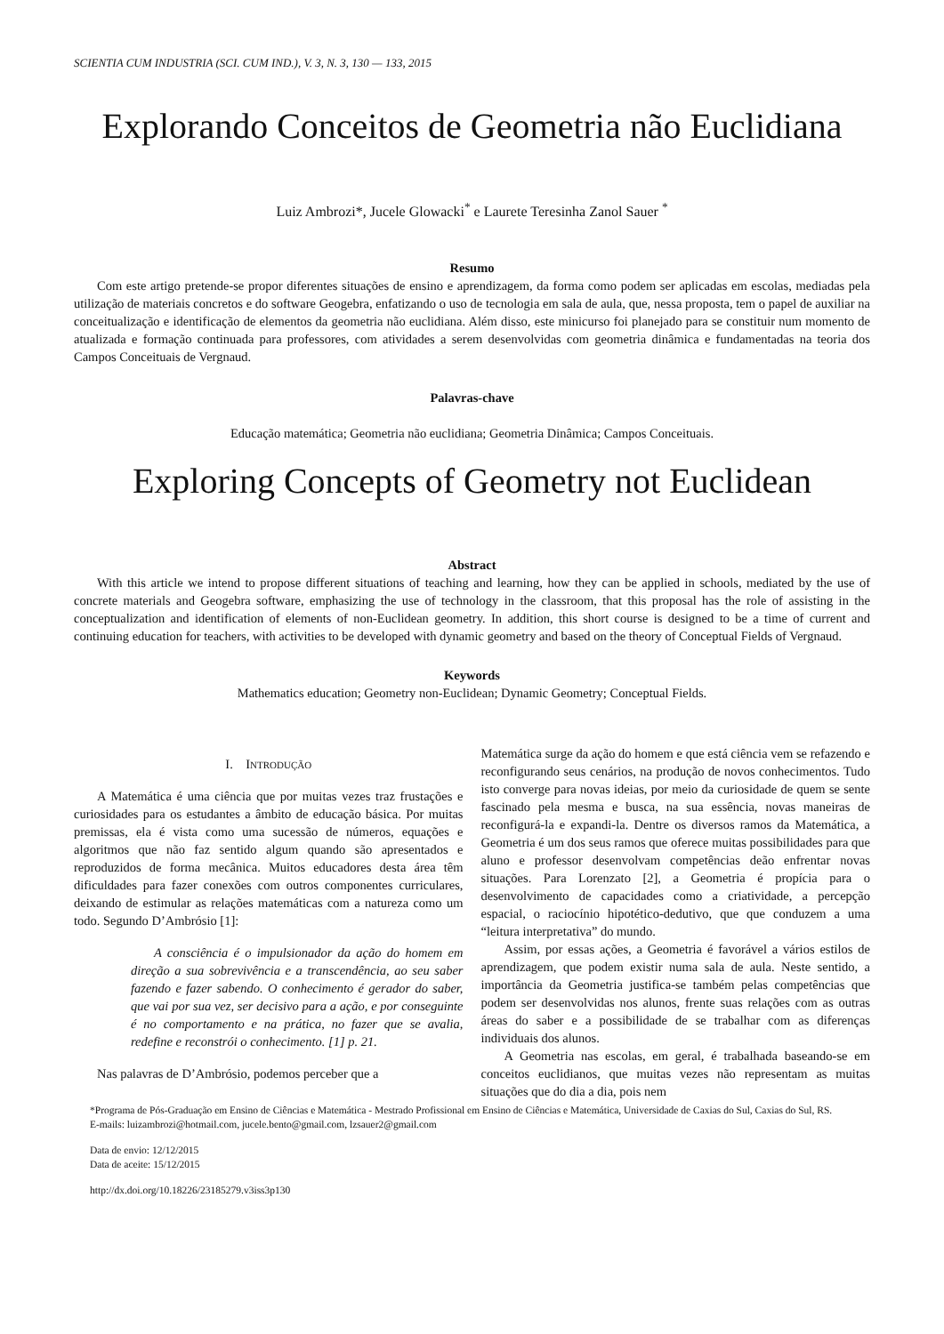SCIENTIA CUM INDUSTRIA (SCI. CUM IND.), V. 3, N. 3, 130 — 133, 2015
Explorando Conceitos de Geometria não Euclidiana
Luiz Ambrozi*, Jucele Glowacki<sup>*</sup> e Laurete Teresinha Zanol Sauer <sup>*</sup>
Resumo
Com este artigo pretende-se propor diferentes situações de ensino e aprendizagem, da forma como podem ser aplicadas em escolas, mediadas pela utilização de materiais concretos e do software Geogebra, enfatizando o uso de tecnologia em sala de aula, que, nessa proposta, tem o papel de auxiliar na conceitualização e identificação de elementos da geometria não euclidiana. Além disso, este minicurso foi planejado para se constituir num momento de atualizada e formação continuada para professores, com atividades a serem desenvolvidas com geometria dinâmica e fundamentadas na teoria dos Campos Conceituais de Vergnaud.
Palavras-chave
Educação matemática; Geometria não euclidiana; Geometria Dinâmica; Campos Conceituais.
Exploring Concepts of Geometry not Euclidean
Abstract
With this article we intend to propose different situations of teaching and learning, how they can be applied in schools, mediated by the use of concrete materials and Geogebra software, emphasizing the use of technology in the classroom, that this proposal has the role of assisting in the conceptualization and identification of elements of non-Euclidean geometry. In addition, this short course is designed to be a time of current and continuing education for teachers, with activities to be developed with dynamic geometry and based on the theory of Conceptual Fields of Vergnaud.
Keywords
Mathematics education; Geometry non-Euclidean; Dynamic Geometry; Conceptual Fields.
I. INTRODUÇÃO
A Matemática é uma ciência que por muitas vezes traz frustações e curiosidades para os estudantes a âmbito de educação básica. Por muitas premissas, ela é vista como uma sucessão de números, equações e algoritmos que não faz sentido algum quando são apresentados e reproduzidos de forma mecânica. Muitos educadores desta área têm dificuldades para fazer conexões com outros componentes curriculares, deixando de estimular as relações matemáticas com a natureza como um todo. Segundo D’Ambrósio [1]:
A consciência é o impulsionador da ação do homem em direção a sua sobrevivência e a transcendência, ao seu saber fazendo e fazer sabendo. O conhecimento é gerador do saber, que vai por sua vez, ser decisivo para a ação, e por conseguinte é no comportamento e na prática, no fazer que se avalia, redefine e reconstrói o conhecimento. [1] p. 21.
Nas palavras de D’Ambrósio, podemos perceber que a
Matemática surge da ação do homem e que está ciência vem se refazendo e reconfigurando seus cenários, na produção de novos conhecimentos. Tudo isto converge para novas ideias, por meio da curiosidade de quem se sente fascinado pela mesma e busca, na sua essência, novas maneiras de reconfigurá-la e expandi-la. Dentre os diversos ramos da Matemática, a Geometria é um dos seus ramos que oferece muitas possibilidades para que aluno e professor desenvolvam competências deão enfrentar novas situações. Para Lorenzato [2], a Geometria é propícia para o desenvolvimento de capacidades como a criatividade, a percepção espacial, o raciocínio hipotético-dedutivo, que que conduzem a uma “leitura interpretativa” do mundo.
Assim, por essas ações, a Geometria é favorável a vários estilos de aprendizagem, que podem existir numa sala de aula. Neste sentido, a importância da Geometria justifica-se também pelas competências que podem ser desenvolvidas nos alunos, frente suas relações com as outras áreas do saber e a possibilidade de se trabalhar com as diferenças individuais dos alunos.
A Geometria nas escolas, em geral, é trabalhada baseando-se em conceitos euclidianos, que muitas vezes não representam as muitas situações que do dia a dia, pois nem
*Programa de Pós-Graduação em Ensino de Ciências e Matemática - Mestrado Profissional em Ensino de Ciências e Matemática, Universidade de Caxias do Sul, Caxias do Sul, RS.
E-mails: luizambrozi@hotmail.com, jucele.bento@gmail.com, lzsauer2@gmail.com
Data de envio: 12/12/2015
Data de aceite: 15/12/2015
http://dx.doi.org/10.18226/23185279.v3iss3p130